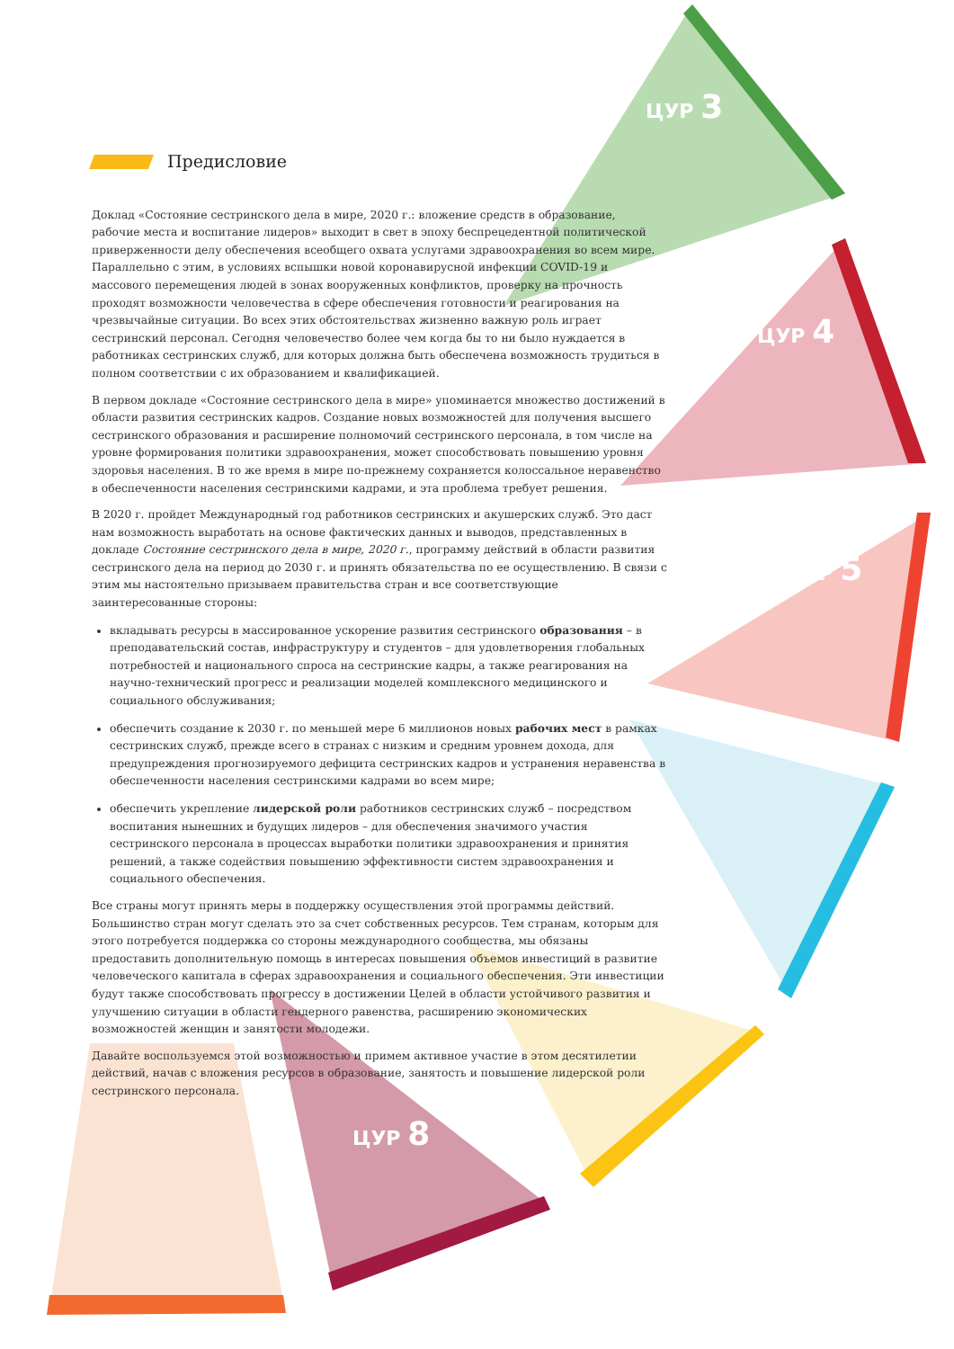ЦУР 3
ЦУР 4
ЦУР 5
ЦУР 8
Предисловие
Доклад «Состояние сестринского дела в мире, 2020 г.: вложение средств в образование, рабочие места и воспитание лидеров» выходит в свет в эпоху беспрецедентной политической приверженности делу обеспечения всеобщего охвата услугами здравоохранения во всем мире. Параллельно с этим, в условиях вспышки новой коронавирусной инфекции COVID-19 и массового перемещения людей в зонах вооруженных конфликтов, проверку на прочность проходят возможности человечества в сфере обеспечения готовности и реагирования на чрезвычайные ситуации. Во всех этих обстоятельствах жизненно важную роль играет сестринский персонал. Сегодня человечество более чем когда бы то ни было нуждается в работниках сестринских служб, для которых должна быть обеспечена возможность трудиться в полном соответствии с их образованием и квалификацией.
В первом докладе «Состояние сестринского дела в мире» упоминается множество достижений в области развития сестринских кадров. Создание новых возможностей для получения высшего сестринского образования и расширение полномочий сестринского персонала, в том числе на уровне формирования политики здравоохранения, может способствовать повышению уровня здоровья населения. В то же время в мире по-прежнему сохраняется колоссальное неравенство в обеспеченности населения сестринскими кадрами, и эта проблема требует решения.
В 2020 г. пройдет Международный год работников сестринских и акушерских служб. Это даст нам возможность выработать на основе фактических данных и выводов, представленных в докладе Состояние сестринского дела в мире, 2020 г., программу действий в области развития сестринского дела на период до 2030 г. и принять обязательства по ее осуществлению. В связи с этим мы настоятельно призываем правительства стран и все соответствующие заинтересованные стороны:
вкладывать ресурсы в массированное ускорение развития сестринского образования – в преподавательский состав, инфраструктуру и студентов – для удовлетворения глобальных потребностей и национального спроса на сестринские кадры, а также реагирования на научно-технический прогресс и реализации моделей комплексного медицинского и социального обслуживания;
обеспечить создание к 2030 г. по меньшей мере 6 миллионов новых рабочих мест в рамках сестринских служб, прежде всего в странах с низким и средним уровнем дохода, для предупреждения прогнозируемого дефицита сестринских кадров и устранения неравенства в обеспеченности населения сестринскими кадрами во всем мире;
обеспечить укрепление лидерской роли работников сестринских служб – посредством воспитания нынешних и будущих лидеров – для обеспечения значимого участия сестринского персонала в процессах выработки политики здравоохранения и принятия решений, а также содействия повышению эффективности систем здравоохранения и социального обеспечения.
Все страны могут принять меры в поддержку осуществления этой программы действий. Большинство стран могут сделать это за счет собственных ресурсов. Тем странам, которым для этого потребуется поддержка со стороны международного сообщества, мы обязаны предоставить дополнительную помощь в интересах повышения объемов инвестиций в развитие человеческого капитала в сферах здравоохранения и социального обеспечения. Эти инвестиции будут также способствовать прогрессу в достижении Целей в области устойчивого развития и улучшению ситуации в области гендерного равенства, расширению экономических возможностей женщин и занятости молодежи.
Давайте воспользуемся этой возможностью и примем активное участие в этом десятилетии действий, начав с вложения ресурсов в образование, занятость и повышение лидерской роли сестринского персонала.